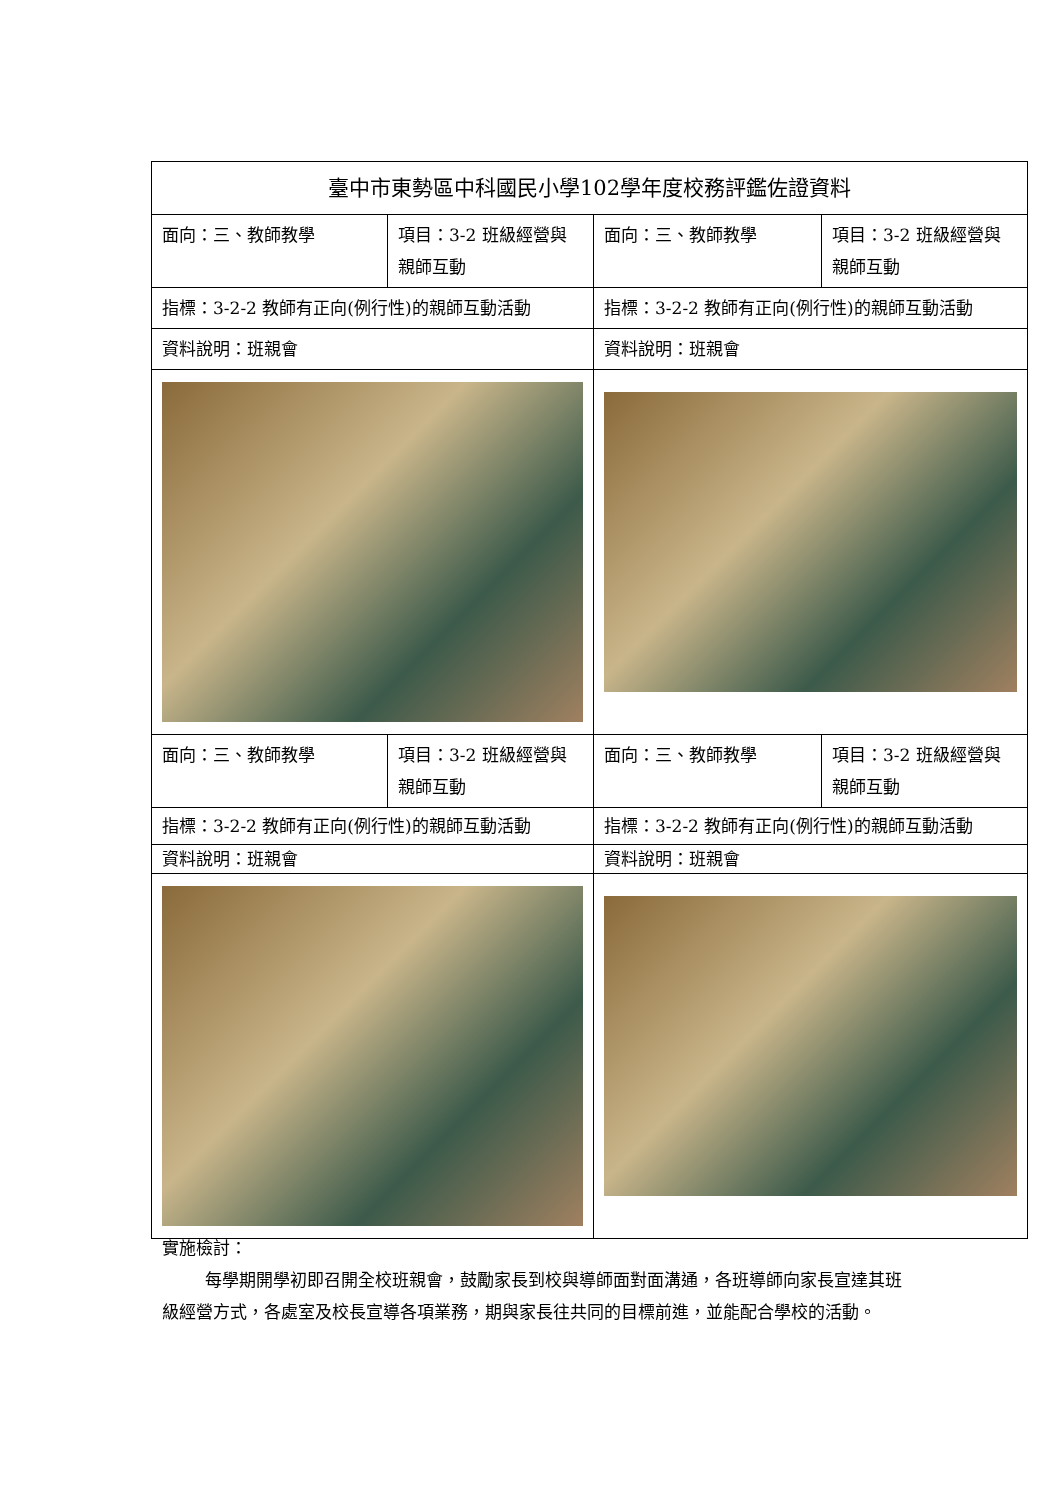| 臺中市東勢區中科國民小學102學年度校務評鑑佐證資料 | | | |
| 面向：三、教師教學 | 項目：3-2 班級經營與親師互動 | 面向：三、教師教學 | 項目：3-2 班級經營與親師互動 |
| 指標：3-2-2 教師有正向(例行性)的親師互動活動 | | 指標：3-2-2 教師有正向(例行性)的親師互動活動 | |
| 資料說明：班親會 | | 資料說明：班親會 | |
| 面向：三、教師教學 | 項目：3-2 班級經營與親師互動 | 面向：三、教師教學 | 項目：3-2 班級經營與親師互動 |
| 指標：3-2-2 教師有正向(例行性)的親師互動活動 | | 指標：3-2-2 教師有正向(例行性)的親師互動活動 | |
| 資料說明：班親會 | | 資料說明：班親會 | |
實施檢討：
每學期開學初即召開全校班親會，鼓勵家長到校與導師面對面溝通，各班導師向家長宣達其班級經營方式，各處室及校長宣導各項業務，期與家長往共同的目標前進，並能配合學校的活動。